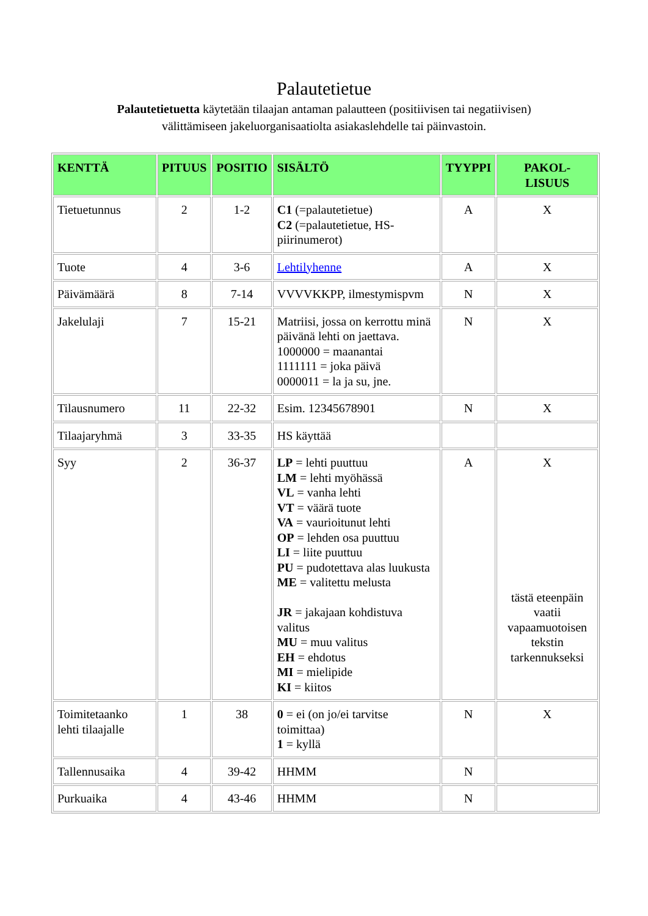Palautetietue
Palautetietuetta käytetään tilaajan antaman palautteen (positiivisen tai negatiivisen)
välittämiseen jakeluorganisaatiolta asiakaslehdelle tai päinvastoin.
| KENTTÄ | PITUUS | POSITIO | SISÄLTÖ | TYYPPI | PAKOL- LISUUS |
| --- | --- | --- | --- | --- | --- |
| Tietuetunnus | 2 | 1-2 | C1 (=palautetietue) C2 (=palautetietue, HS-piirinumerot) | A | X |
| Tuote | 4 | 3-6 | Lehtilyhenne | A | X |
| Päivämäärä | 8 | 7-14 | VVVVKKPP, ilmestymispvm | N | X |
| Jakelulaji | 7 | 15-21 | Matriisi, jossa on kerrottu minä päivänä lehti on jaettava. 1000000 = maanantai 1111111 = joka päivä 0000011 = la ja su, jne. | N | X |
| Tilausnumero | 11 | 22-32 | Esim. 12345678901 | N | X |
| Tilaajaryhmä | 3 | 33-35 | HS käyttää | | |
| Syy | 2 | 36-37 | LP = lehti puuttuu LM = lehti myöhässä VL = vanha lehti VT = väärä tuote VA = vaurioitunut lehti OP = lehden osa puuttuu LI = liite puuttuu PU = pudotettava alas luukusta ME = valitettu melusta JR = jakajaan kohdistuva valitus MU = muu valitus EH = ehdotus MI = mielipide KI = kiitos | A | X tästä eteenpäin vaatii vapaamuotoisen tekstin tarkennukseksi |
| Toimitetaanko lehti tilaajalle | 1 | 38 | 0 = ei (on jo/ei tarvitse toimittaa) 1 = kyllä | N | X |
| Tallennusaika | 4 | 39-42 | HHMM | N | |
| Purkuaika | 4 | 43-46 | HHMM | N | |